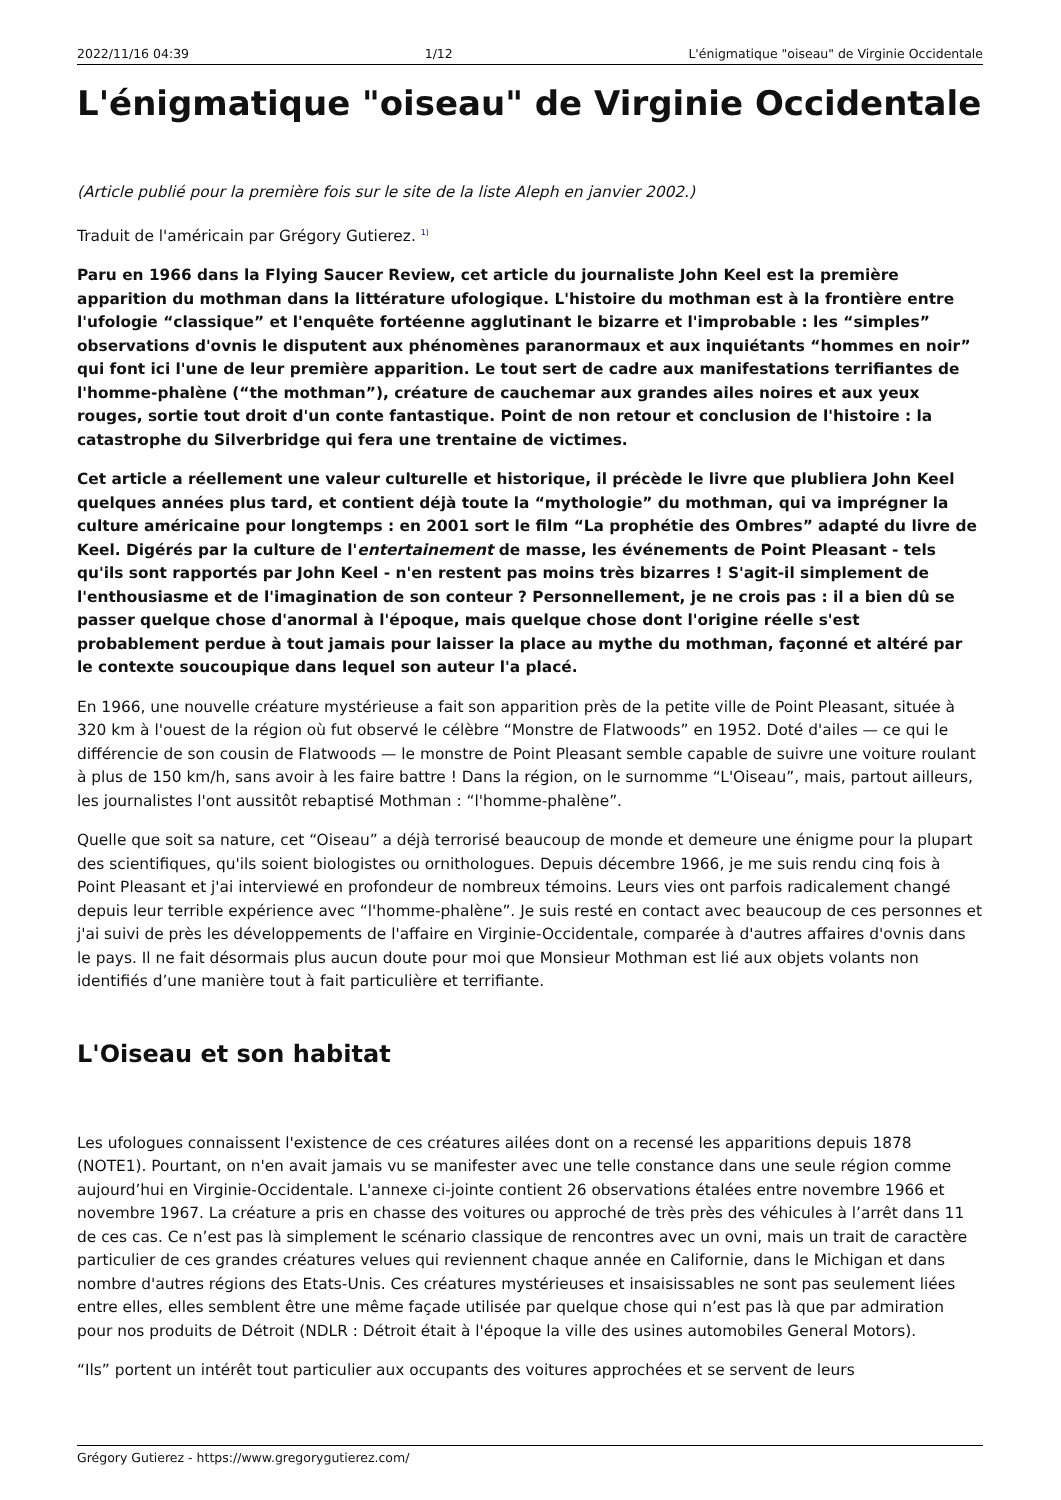2022/11/16 04:39 1/12 L'énigmatique "oiseau" de Virginie Occidentale
L'énigmatique "oiseau" de Virginie Occidentale
(Article publié pour la première fois sur le site de la liste Aleph en janvier 2002.)
Traduit de l'américain par Grégory Gutierez. <sup>1)</sup>
Paru en 1966 dans la Flying Saucer Review, cet article du journaliste John Keel est la première apparition du mothman dans la littérature ufologique. L'histoire du mothman est à la frontière entre l'ufologie “classique” et l'enquête fortéenne agglutinant le bizarre et l'improbable : les “simples” observations d'ovnis le disputent aux phénomènes paranormaux et aux inquiétants “hommes en noir” qui font ici l'une de leur première apparition. Le tout sert de cadre aux manifestations terrifiantes de l'homme-phalène (“the mothman”), créature de cauchemar aux grandes ailes noires et aux yeux rouges, sortie tout droit d'un conte fantastique. Point de non retour et conclusion de l'histoire : la catastrophe du Silverbridge qui fera une trentaine de victimes.
Cet article a réellement une valeur culturelle et historique, il précède le livre que plubliera John Keel quelques années plus tard, et contient déjà toute la “mythologie” du mothman, qui va imprégner la culture américaine pour longtemps : en 2001 sort le film “La prophétie des Ombres” adapté du livre de Keel. Digérés par la culture de l'entertainement de masse, les événements de Point Pleasant - tels qu'ils sont rapportés par John Keel - n'en restent pas moins très bizarres ! S'agit-il simplement de l'enthousiasme et de l'imagination de son conteur ? Personnellement, je ne crois pas : il a bien dû se passer quelque chose d'anormal à l'époque, mais quelque chose dont l'origine réelle s'est probablement perdue à tout jamais pour laisser la place au mythe du mothman, façonné et altéré par le contexte soucoupique dans lequel son auteur l'a placé.
En 1966, une nouvelle créature mystérieuse a fait son apparition près de la petite ville de Point Pleasant, située à 320 km à l'ouest de la région où fut observé le célèbre “Monstre de Flatwoods” en 1952. Doté d'ailes — ce qui le différencie de son cousin de Flatwoods — le monstre de Point Pleasant semble capable de suivre une voiture roulant à plus de 150 km/h, sans avoir à les faire battre ! Dans la région, on le surnomme “L'Oiseau”, mais, partout ailleurs, les journalistes l'ont aussitôt rebaptisé Mothman : “l'homme-phalène”.
Quelle que soit sa nature, cet “Oiseau” a déjà terrorisé beaucoup de monde et demeure une énigme pour la plupart des scientifiques, qu'ils soient biologistes ou ornithologues. Depuis décembre 1966, je me suis rendu cinq fois à Point Pleasant et j'ai interviewé en profondeur de nombreux témoins. Leurs vies ont parfois radicalement changé depuis leur terrible expérience avec “l'homme-phalène”. Je suis resté en contact avec beaucoup de ces personnes et j'ai suivi de près les développements de l'affaire en Virginie-Occidentale, comparée à d'autres affaires d'ovnis dans le pays. Il ne fait désormais plus aucun doute pour moi que Monsieur Mothman est lié aux objets volants non identifiés d’une manière tout à fait particulière et terrifiante.
L'Oiseau et son habitat
Les ufologues connaissent l'existence de ces créatures ailées dont on a recensé les apparitions depuis 1878 (NOTE1). Pourtant, on n'en avait jamais vu se manifester avec une telle constance dans une seule région comme aujourd’hui en Virginie-Occidentale. L'annexe ci-jointe contient 26 observations étalées entre novembre 1966 et novembre 1967. La créature a pris en chasse des voitures ou approché de très près des véhicules à l’arrêt dans 11 de ces cas. Ce n’est pas là simplement le scénario classique de rencontres avec un ovni, mais un trait de caractère particulier de ces grandes créatures velues qui reviennent chaque année en Californie, dans le Michigan et dans nombre d'autres régions des Etats-Unis. Ces créatures mystérieuses et insaisissables ne sont pas seulement liées entre elles, elles semblent être une même façade utilisée par quelque chose qui n’est pas là que par admiration pour nos produits de Détroit (NDLR : Détroit était à l'époque la ville des usines automobiles General Motors).
“Ils” portent un intérêt tout particulier aux occupants des voitures approchées et se servent de leurs
Grégory Gutierez - https://www.gregorygutierez.com/